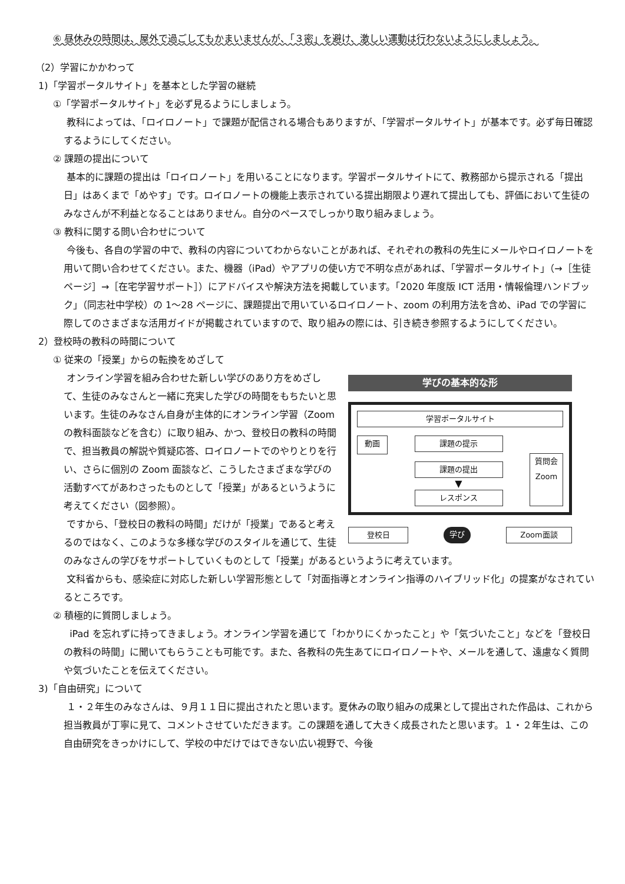⑥ 昼休みの時間は、屋外で過ごしてもかまいませんが、「３密」を避け、激しい運動は行わないようにしましょう。
（2）学習にかかわって
1)「学習ポータルサイト」を基本とした学習の継続
①「学習ポータルサイト」を必ず見るようにしましょう。
教科によっては、「ロイロノート」で課題が配信される場合もありますが、「学習ポータルサイト」が基本です。必ず毎日確認するようにしてください。
② 課題の提出について
基本的に課題の提出は「ロイロノート」を用いることになります。学習ポータルサイトにて、教務部から提示される「提出日」はあくまで「めやす」です。ロイロノートの機能上表示されている提出期限より遅れて提出しても、評価において生徒のみなさんが不利益となることはありません。自分のペースでしっかり取り組みましょう。
③ 教科に関する問い合わせについて
今後も、各自の学習の中で、教科の内容についてわからないことがあれば、それぞれの教科の先生にメールやロイロノートを用いて問い合わせてください。また、機器（iPad）やアプリの使い方で不明な点があれば、「学習ポータルサイト」（→［生徒ページ］→［在宅学習サポート］）にアドバイスや解決方法を掲載しています。「2020 年度版 ICT 活用・情報倫理ハンドブック」（同志社中学校）の 1～28 ページに、課題提出で用いているロイロノート、zoom の利用方法を含め、iPad での学習に際してのさまざまな活用ガイドが掲載されていますので、取り組みの際には、引き続き参照するようにしてください。
2）登校時の教科の時間について
① 従来の「授業」からの転換をめざして
学びの基本的な形
学習ポータルサイト
動画
課題の提示
課題の提出
▼
レスポンス
質問会
Zoom
登校日 学び Zoom面談
オンライン学習を組み合わせた新しい学びのあり方をめざして、生徒のみなさんと一緒に充実した学びの時間をもちたいと思います。生徒のみなさん自身が主体的にオンライン学習（Zoom の教科面談などを含む）に取り組み、かつ、登校日の教科の時間で、担当教員の解説や質疑応答、ロイロノートでのやりとりを行い、さらに個別の Zoom 面談など、こうしたさまざまな学びの活動すべてがあわさったものとして「授業」があるというように考えてください（図参照）。
ですから、「登校日の教科の時間」だけが「授業」であると考えるのではなく、このような多様な学びのスタイルを通じて、生徒のみなさんの学びをサポートしていくものとして「授業」があるというように考えています。
文科省からも、感染症に対応した新しい学習形態として「対面指導とオンライン指導のハイブリッド化」の提案がなされているところです。
② 積極的に質問しましょう。
iPad を忘れずに持ってきましょう。オンライン学習を通じて「わかりにくかったこと」や「気づいたこと」などを「登校日の教科の時間」に聞いてもらうことも可能です。また、各教科の先生あてにロイロノートや、メールを通して、遠慮なく質問や気づいたことを伝えてください。
3)「自由研究」について
１・２年生のみなさんは、９月１１日に提出されたと思います。夏休みの取り組みの成果として提出された作品は、これから担当教員が丁寧に見て、コメントさせていただきます。この課題を通して大きく成長されたと思います。１・２年生は、この自由研究をきっかけにして、学校の中だけではできない広い視野で、今後